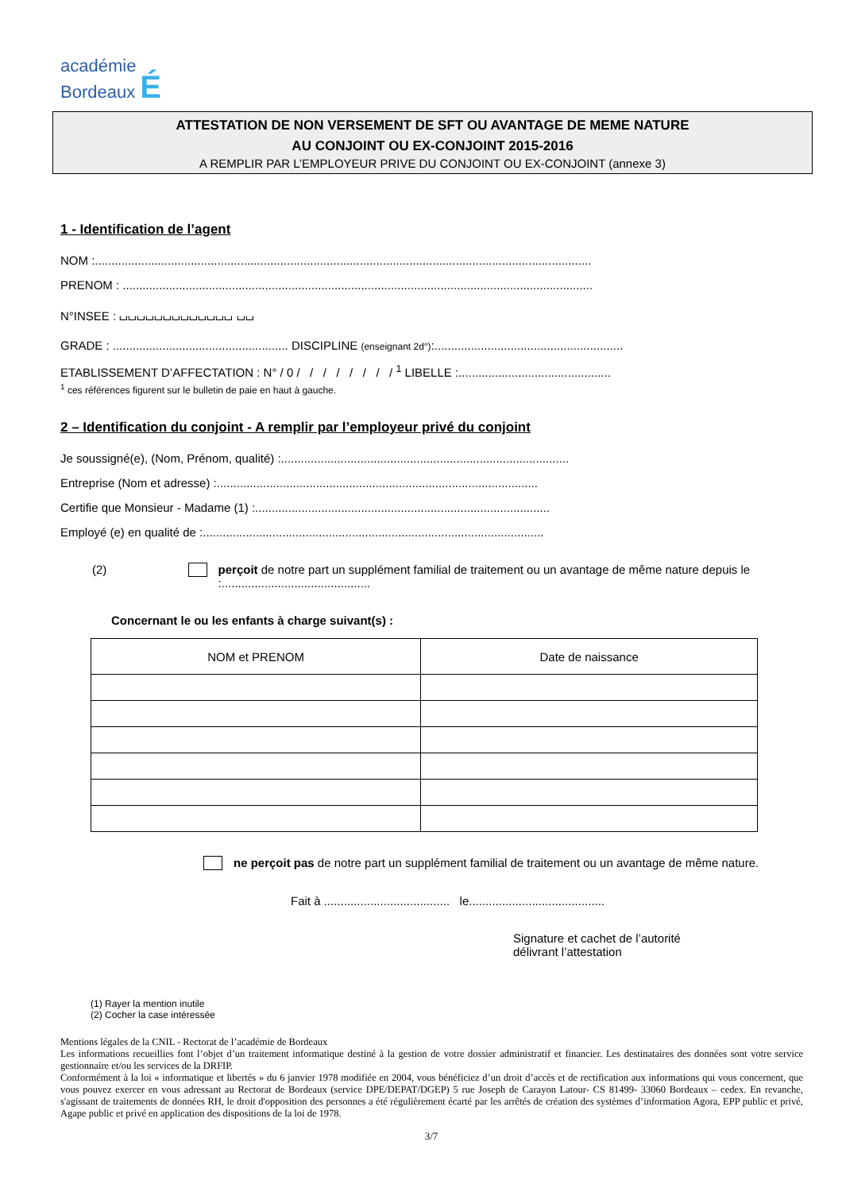académie
Bordeaux É
ATTESTATION DE NON VERSEMENT DE SFT OU AVANTAGE DE MEME NATURE
AU CONJOINT OU EX-CONJOINT 2015-2016
A REMPLIR PAR L’EMPLOYEUR PRIVE DU CONJOINT OU EX-CONJOINT (annexe 3)
1 - Identification de l’agent
NOM :......................................................................................................................................................
PRENOM : ..............................................................................................................................................
N°INSEE : ⌴⌴⌴⌴⌴⌴⌴⌴⌴⌴⌴⌴⌴ ⌴⌴
GRADE : ..................................................... DISCIPLINE (enseignant 2d°):.........................................................
ETABLISSEMENT D’AFFECTATION : N° / 0 / / / / / / / / <sup>1</sup> LIBELLE :..............................................
<sup>1</sup> ces références figurent sur le bulletin de paie en haut à gauche.
2 – Identification du conjoint - A remplir par l’employeur privé du conjoint
Je soussigné(e), (Nom, Prénom, qualité) :.......................................................................................
Entreprise (Nom et adresse) :.................................................................................................
Certifie que Monsieur - Madame (1) :.........................................................................................
Employé (e) en qualité de :.......................................................................................................
(2) perçoit de notre part un supplément familial de traitement ou un avantage de même nature depuis le :.............................................
Concernant le ou les enfants à charge suivant(s) :
| NOM et PRENOM | Date de naissance |
| --- | --- |
ne perçoit pas de notre part un supplément familial de traitement ou un avantage de même nature.
Fait à ...................................... le.........................................
Signature et cachet de l’autorité
délivrant l’attestation
(1) Rayer la mention inutile
(2) Cocher la case intéressée
Mentions légales de la CNIL - Rectorat de l’académie de Bordeaux
Les informations recueillies font l’objet d’un traitement informatique destiné à la gestion de votre dossier administratif et financier. Les destinataires des données sont votre service gestionnaire et/ou les services de la DRFIP.
Conformément à la loi « informatique et libertés » du 6 janvier 1978 modifiée en 2004, vous bénéficiez d’un droit d’accès et de rectification aux informations qui vous concernent, que vous pouvez exercer en vous adressant au Rectorat de Bordeaux (service DPE/DEPAT/DGEP) 5 rue Joseph de Carayon Latour- CS 81499- 33060 Bordeaux – cedex. En revanche, s'agissant de traitements de données RH, le droit d'opposition des personnes a été régulièrement écarté par les arrêtés de création des systèmes d’information Agora, EPP public et privé, Agape public et privé en application des dispositions de la loi de 1978.
3/7